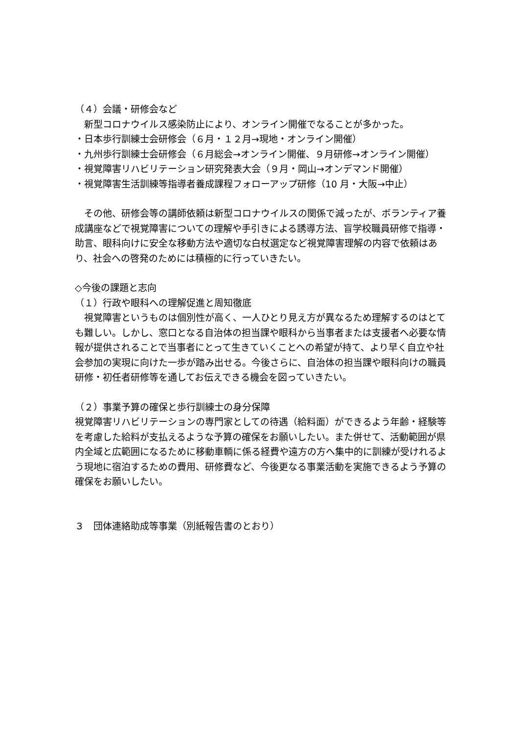（４）会議・研修会など
　新型コロナウイルス感染防止により、オンライン開催でなることが多かった。
・日本歩行訓練士会研修会（６月・１２月→現地・オンライン開催）
・九州歩行訓練士会研修会（６月総会→オンライン開催、９月研修→オンライン開催）
・視覚障害リハビリテーション研究発表大会（９月・岡山→オンデマンド開催）
・視覚障害生活訓練等指導者養成課程フォローアップ研修（10 月・大阪→中止）
　その他、研修会等の講師依頼は新型コロナウイルスの関係で減ったが、ボランティア養成講座などで視覚障害についての理解や手引きによる誘導方法、盲学校職員研修で指導・助言、眼科向けに安全な移動方法や適切な白杖選定など視覚障害理解の内容で依頼はあり、社会への啓発のためには積極的に行っていきたい。
◇今後の課題と志向
（１）行政や眼科への理解促進と周知徹底
　視覚障害というものは個別性が高く、一人ひとり見え方が異なるため理解するのはとても難しい。しかし、窓口となる自治体の担当課や眼科から当事者または支援者へ必要な情報が提供されることで当事者にとって生きていくことへの希望が持て、より早く自立や社会参加の実現に向けた一歩が踏み出せる。今後さらに、自治体の担当課や眼科向けの職員研修・初任者研修等を通してお伝えできる機会を図っていきたい。
（２）事業予算の確保と歩行訓練士の身分保障
視覚障害リハビリテーションの専門家としての待遇（給料面）ができるよう年齢・経験等を考慮した給料が支払えるような予算の確保をお願いしたい。また併せて、活動範囲が県内全域と広範囲になるために移動車輌に係る経費や遠方の方へ集中的に訓練が受けれるよう現地に宿泊するための費用、研修費など、今後更なる事業活動を実施できるよう予算の確保をお願いしたい。
３　団体連絡助成等事業（別紙報告書のとおり）